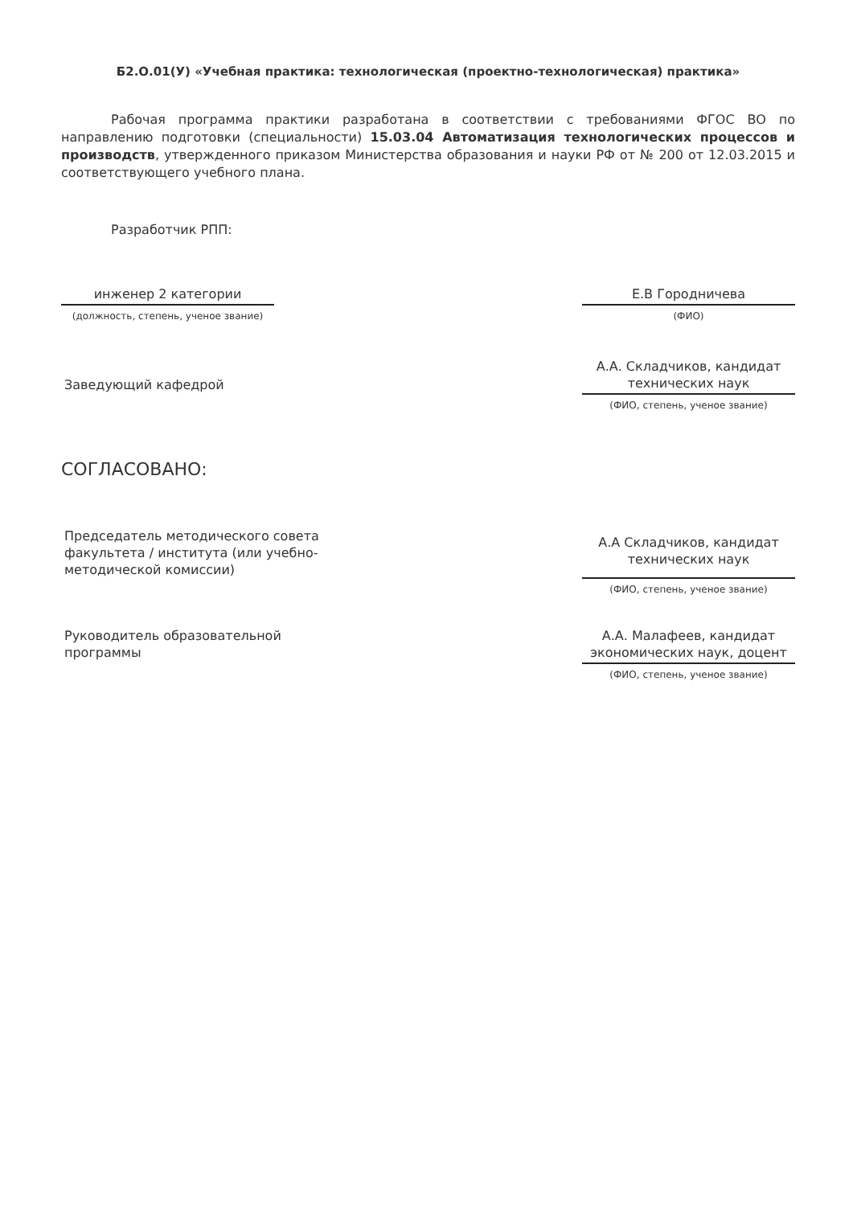Б2.О.01(У) «Учебная практика: технологическая (проектно-технологическая) практика»
Рабочая программа практики разработана в соответствии с требованиями ФГОС ВО по направлению подготовки (специальности) 15.03.04 Автоматизация технологических процессов и производств, утвержденного приказом Министерства образования и науки РФ от № 200 от 12.03.2015 и соответствующего учебного плана.
Разработчик РПП:
инженер 2 категории
(должность, степень, ученое звание)
Е.В Городничева
(ФИО)
Заведующий кафедрой
А.А. Складчиков, кандидат технических наук
(ФИО, степень, ученое звание)
СОГЛАСОВАНО:
Председатель методического совета факультета / института (или учебно-методической комиссии)
А.А Складчиков, кандидат технических наук
(ФИО, степень, ученое звание)
Руководитель образовательной программы
А.А. Малафеев, кандидат экономических наук, доцент
(ФИО, степень, ученое звание)